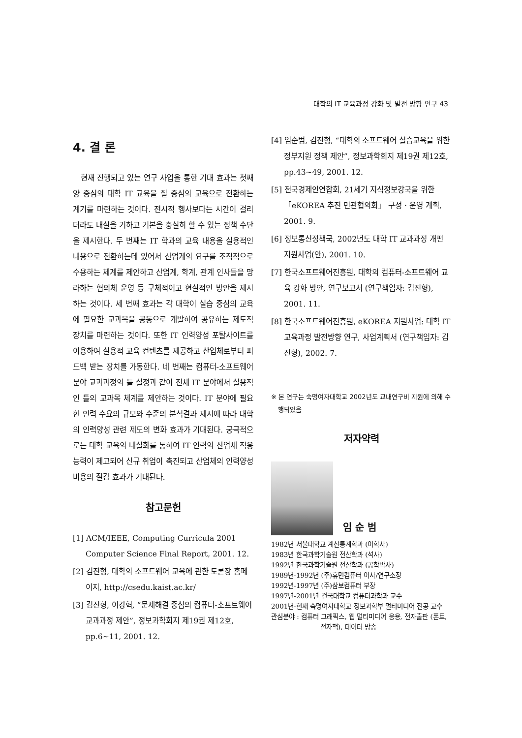대학의 IT 교육과정 강화 및 발전 방향 연구 43
4. 결 론
현재 진행되고 있는 연구 사업을 통한 기대 효과는 첫째 양 중심의 대학 IT 교육을 질 중심의 교육으로 전환하는 계기를 마련하는 것이다. 전시적 행사보다는 시간이 걸리더라도 내실을 기하고 기본을 충실히 할 수 있는 정책 수단을 제시한다. 두 번째는 IT 학과의 교육 내용을 실용적인 내용으로 전환하는데 있어서 산업계의 요구를 조직적으로 수용하는 체계를 제안하고 산업계, 학계, 관계 인사들을 망라하는 협의체 운영 등 구체적이고 현실적인 방안을 제시하는 것이다. 세 번째 효과는 각 대학이 실습 중심의 교육에 필요한 교과목을 공동으로 개발하여 공유하는 제도적 장치를 마련하는 것이다. 또한 IT 인력양성 포탈사이트를 이용하여 실용적 교육 컨텐츠를 제공하고 산업체로부터 피드백 받는 장치를 가동한다. 네 번째는 컴퓨터-소프트웨어 분야 교과과정의 틀 설정과 같이 전체 IT 분야에서 실용적인 틀의 교과목 체계를 제안하는 것이다. IT 분야에 필요한 인력 수요의 규모와 수준의 분석결과 제시에 따라 대학의 인력양성 관련 제도의 변화 효과가 기대된다. 궁극적으로는 대학 교육의 내실화를 통하여 IT 인력의 산업체 적응 능력이 제고되어 신규 취업이 촉진되고 산업체의 인력양성 비용의 절감 효과가 기대된다.
참고문헌
[1] ACM/IEEE, Computing Curricula 2001 Computer Science Final Report, 2001. 12.
[2] 김진형, 대학의 소프트웨어 교육에 관한 토론장 홈페이지, http://csedu.kaist.ac.kr/
[3] 김진형, 이강혁, “문제해결 중심의 컴퓨터-소프트웨어 교과과정 제안”, 정보과학회지 제19권 제12호, pp.6~11, 2001. 12.
[4] 임순범, 김진형, “대학의 소프트웨어 실습교육을 위한 정부지원 정책 제안”, 정보과학회지 제19권 제12호, pp.43~49, 2001. 12.
[5] 전국경제인연합회, 21세기 지식정보강국을 위한 「eKOREA 추진 민관협의회」 구성 · 운영 계획, 2001. 9.
[6] 정보통신정책국, 2002년도 대학 IT 교과과정 개편 지원사업(안), 2001. 10.
[7] 한국소프트웨어진흥원, 대학의 컴퓨터-소프트웨어 교육 강화 방안, 연구보고서 (연구책임자: 김진형), 2001. 11.
[8] 한국소프트웨어진흥원, eKOREA 지원사업: 대학 IT 교육과정 발전방향 연구, 사업계획서 (연구책임자: 김진형), 2002. 7.
※ 본 연구는 숙명여자대학교 2002년도 교내연구비 지원에 의해 수행되었음
저자약력
임 순 범
1982년 서울대학교 계산통계학과 (이학사)
1983년 한국과학기술원 전산학과 (석사)
1992년 한국과학기술원 전산학과 (공학박사)
1989년-1992년 (주)휴먼컴퓨터 이사/연구소장
1992년-1997년 (주)삼보컴퓨터 부장
1997년-2001년 건국대학교 컴퓨터과학과 교수
2001년-현재 숙명여자대학교 정보과학부 멀티미디어 전공 교수
관심분야 : 컴퓨터 그래픽스, 웹 멀티미디어 응용, 전자출판 (폰트, 전자책), 데이터 방송